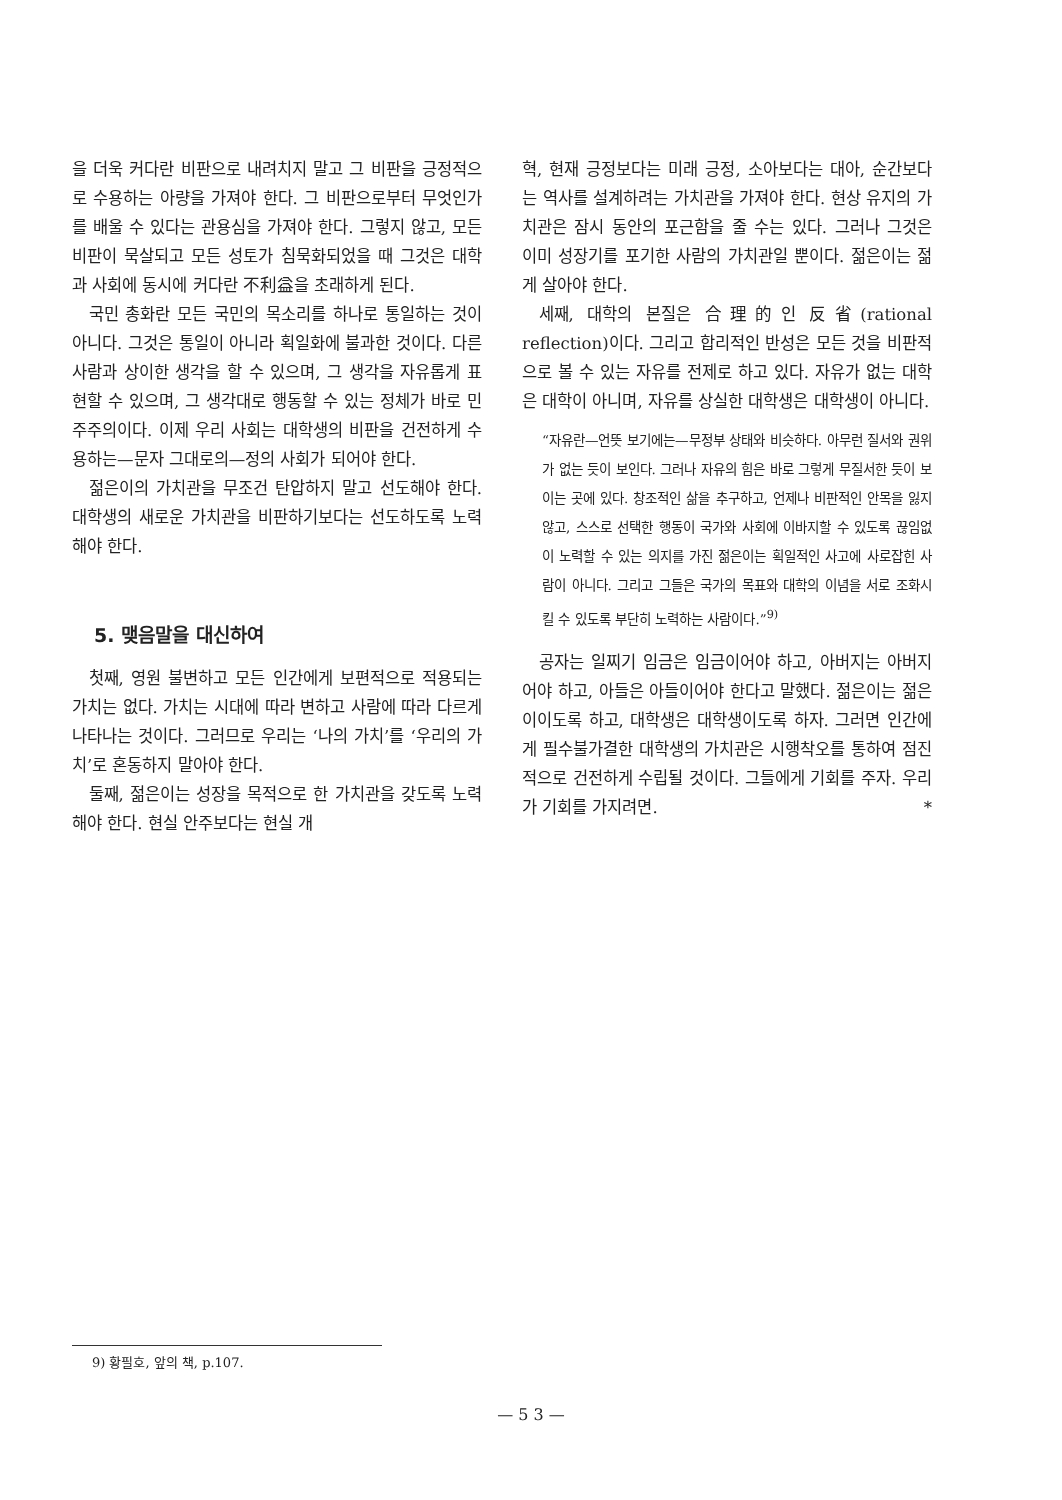을 더욱 커다란 비판으로 내려치지 말고 그 비판을 긍정적으로 수용하는 아량을 가져야 한다. 그 비판으로부터 무엇인가를 배울 수 있다는 관용심을 가져야 한다. 그렇지 않고, 모든 비판이 묵살되고 모든 성토가 침묵화되었을 때 그것은 대학과 사회에 동시에 커다란 不利益을 초래하게 된다.
국민 총화란 모든 국민의 목소리를 하나로 통일하는 것이 아니다. 그것은 통일이 아니라 획일화에 불과한 것이다. 다른 사람과 상이한 생각을 할 수 있으며, 그 생각을 자유롭게 표현할 수 있으며, 그 생각대로 행동할 수 있는 정체가 바로 민주주의이다. 이제 우리 사회는 대학생의 비판을 건전하게 수용하는—문자 그대로의—정의 사회가 되어야 한다.
젊은이의 가치관을 무조건 탄압하지 말고 선도해야 한다. 대학생의 새로운 가치관을 비판하기보다는 선도하도록 노력해야 한다.
5. 맺음말을 대신하여
첫째, 영원 불변하고 모든 인간에게 보편적으로 적용되는 가치는 없다. 가치는 시대에 따라 변하고 사람에 따라 다르게 나타나는 것이다. 그러므로 우리는 ‘나의 가치’를 ‘우리의 가치’로 혼동하지 말아야 한다.
둘째, 젊은이는 성장을 목적으로 한 가치관을 갖도록 노력해야 한다. 현실 안주보다는 현실 개
혁, 현재 긍정보다는 미래 긍정, 소아보다는 대아, 순간보다는 역사를 설계하려는 가치관을 가져야 한다. 현상 유지의 가치관은 잠시 동안의 포근함을 줄 수는 있다. 그러나 그것은 이미 성장기를 포기한 사람의 가치관일 뿐이다. 젊은이는 젊게 살아야 한다.
세째, 대학의 본질은 合理的인 反省(rational reflection)이다. 그리고 합리적인 반성은 모든 것을 비판적으로 볼 수 있는 자유를 전제로 하고 있다. 자유가 없는 대학은 대학이 아니며, 자유를 상실한 대학생은 대학생이 아니다.
“자유란—언뜻 보기에는—무정부 상태와 비슷하다. 아무런 질서와 권위가 없는 듯이 보인다. 그러나 자유의 힘은 바로 그렇게 무질서한 듯이 보이는 곳에 있다. 창조적인 삶을 추구하고, 언제나 비판적인 안목을 잃지 않고, 스스로 선택한 행동이 국가와 사회에 이바지할 수 있도록 끊임없이 노력할 수 있는 의지를 가진 젊은이는 획일적인 사고에 사로잡힌 사람이 아니다. 그리고 그들은 국가의 목표와 대학의 이념을 서로 조화시킬 수 있도록 부단히 노력하는 사람이다.”<sup>9)</sup>
공자는 일찌기 임금은 임금이어야 하고, 아버지는 아버지어야 하고, 아들은 아들이어야 한다고 말했다. 젊은이는 젊은이이도록 하고, 대학생은 대학생이도록 하자. 그러면 인간에게 필수불가결한 대학생의 가치관은 시행착오를 통하여 점진적으로 건전하게 수립될 것이다. 그들에게 기회를 주자. 우리가 기회를 가지려면. *
9) 황필호, 앞의 책, p.107.
— 5 3 —